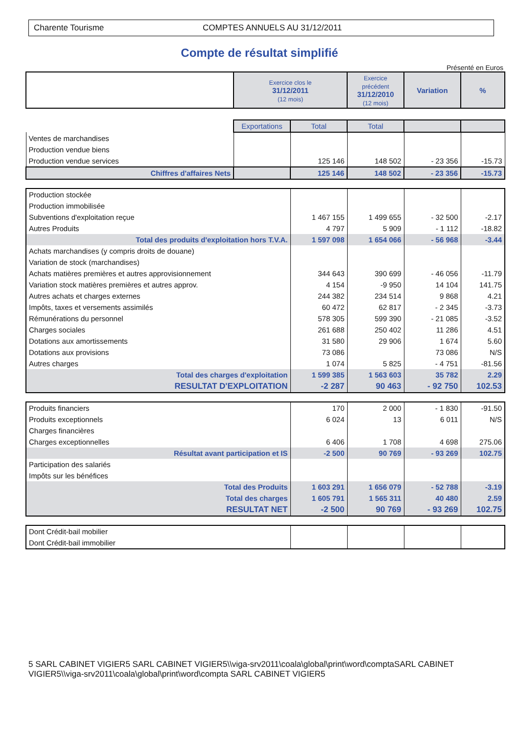Charente Tourisme COMPTES ANNUELS AU 31/12/2011
Compte de résultat simplifié
Présenté en Euros
| | Exercice clos le 31/12/2011 (12 mois) | | Exercice précédent 31/12/2010 (12 mois) | Variation | % |
| --- | --- | --- | --- | --- | --- |
| | Exportations | Total | Total | | |
| Ventes de marchandises | | | | | |
| Production vendue biens | | | | | |
| Production vendue services | | 125 146 | 148 502 | - 23 356 | -15.73 |
| Chiffres d'affaires Nets | | 125 146 | 148 502 | - 23 356 | -15.73 |
| Production stockée | | | | |
| Production immobilisée | | | | |
| Subventions d'exploitation reçue | 1 467 155 | 1 499 655 | - 32 500 | -2.17 |
| Autres Produits | 4 797 | 5 909 | - 1 112 | -18.82 |
| Total des produits d'exploitation hors T.V.A. | 1 597 098 | 1 654 066 | - 56 968 | -3.44 |
| Achats marchandises (y compris droits de douane) | | | | |
| Variation de stock (marchandises) | | | | |
| Achats matières premières et autres approvisionnement | 344 643 | 390 699 | - 46 056 | -11.79 |
| Variation stock matières premières et autres approv. | 4 154 | -9 950 | 14 104 | 141.75 |
| Autres achats et charges externes | 244 382 | 234 514 | 9 868 | 4.21 |
| Impôts, taxes et versements assimilés | 60 472 | 62 817 | - 2 345 | -3.73 |
| Rémunérations du personnel | 578 305 | 599 390 | - 21 085 | -3.52 |
| Charges sociales | 261 688 | 250 402 | 11 286 | 4.51 |
| Dotations aux amortissements | 31 580 | 29 906 | 1 674 | 5.60 |
| Dotations aux provisions | 73 086 | | 73 086 | N/S |
| Autres charges | 1 074 | 5 825 | - 4 751 | -81.56 |
| Total des charges d'exploitation | 1 599 385 | 1 563 603 | 35 782 | 2.29 |
| RESULTAT D'EXPLOITATION | -2 287 | 90 463 | - 92 750 | 102.53 |
| Produits financiers | 170 | 2 000 | - 1 830 | -91.50 |
| Produits exceptionnels | 6 024 | 13 | 6 011 | N/S |
| Charges financières | | | | |
| Charges exceptionnelles | 6 406 | 1 708 | 4 698 | 275.06 |
| Résultat avant participation et IS | -2 500 | 90 769 | - 93 269 | 102.75 |
| Participation des salariés | | | | |
| Impôts sur les bénéfices | | | | |
| Total des Produits | 1 603 291 | 1 656 079 | - 52 788 | -3.19 |
| Total des charges | 1 605 791 | 1 565 311 | 40 480 | 2.59 |
| RESULTAT NET | -2 500 | 90 769 | - 93 269 | 102.75 |
| Dont Crédit-bail mobilier | | | | |
| Dont Crédit-bail immobilier | | | | |
5 SARL CABINET VIGIER5 SARL CABINET VIGIER5\\viga-srv2011\coala\global\print\word\comptaSARL CABINET VIGIER5\\viga-srv2011\coala\global\print\word\compta SARL CABINET VIGIER5